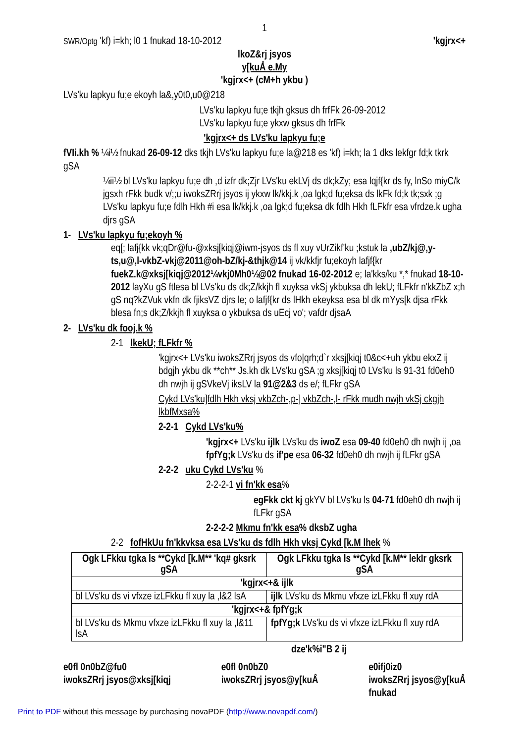1
SWR/Optg 'kf) i=kh; l0 1 fnukad 18-10-2012 'kgjrx<+
lkoZ&rj jsyos
y[kuÅ e.My
'kgjrx<+ (cM+h ykbu )
LVs'ku lapkyu fu;e ekoyh la&,y0t0,u0@218
LVs'ku lapkyu fu;e tkjh gksus dh frfFk 26-09-2012
LVs'ku lapkyu fu;e ykxw gksus dh frfFk
'kgjrx<+ ds LVs'ku lapkyu fu;e
fVIi.kh % ¼i½ fnukad 26-09-12 dks tkjh LVs'ku lapkyu fu;e la@218 es 'kf) i=kh; la 1 dks lekfgr fd;k tkrk gSA
¼ii½ bl LVs'ku lapkyu fu;e dh ,d izfr dk;Zjr LVs'ku ekLVj ds dk;kZy; esa lqjf{kr ds fy, lnSo miyC/k jgsxh rFkk budk v/;;u iwoksZRrj jsyos ij ykxw lk/kkj.k ,oa lgk;d fu;eksa ds lkFk fd;k tk;sxk ;g LVs'ku lapkyu fu;e fdlh Hkh #i esa lk/kkj.k ,oa lgk;d fu;eksa dk fdlh Hkh fLFkfr esa vfrdze.k ugha djrs gSA
1- LVs'ku lapkyu fu;ekoyh %
eq[; lafj{kk vk;qDr@fu-@xksj[kiqj@iwm-jsyos ds fl xuy vUrZikf'ku ;kstuk la ,ubZ/kj@,y-ts,u@,l-vkbZ-vkj@2011@oh-bZ/kj-&thjk@14 ij vk/kkfjr fu;ekoyh lafjf{kr fuekZ.k@xksj[kiqj@2012¼vkj0Mh0½@02 fnukad 16-02-2012 e; la'kks/ku *,* fnukad 18-10-2012 layXu gS ftlesa bl LVs'ku ds dk;Z/kkjh fl xuyksa vkSj ykbuksa dh lekU; fLFkfr n'kkZbZ x;h gS nq?kZVuk vkfn dk fjiksVZ djrs le; o lafjf{kr ds lHkh ekeyksa esa bl dk mYys[k djsa rFkk blesa fn;s dk;Z/kkjh fl xuyksa o ykbuksa ds uEcj vo'; vafdr djsaA
2- LVs'ku dk fooj.k %
2-1 lkekU; fLFkfr %
'kgjrx<+ LVs'ku iwoksZRrj jsyos ds vfo|qrh;d`r xksj[kiqj t0&c<+uh ykbu ekxZ ij bdgjh ykbu dk **ch** Js.kh dk LVs'ku gSA ;g xksj[kiqj t0 LVs'ku ls 91-31 fd0eh0 dh nwjh ij gSVkeVj iksLV la 91@2&3 ds e/; fLFkr gSA
Cykd LVs'ku]fdlh Hkh vksj vkbZch-,p-] vkbZch-,l- rFkk mudh nwjh vkSj ckgjh lkbfMxsa%
2-2-1 Cykd LVs'ku%
'kgjrx<+ LVs'ku ijlk LVs'ku ds iwoZ esa 09-40 fd0eh0 dh nwjh ij ,oa fpfYg;k LVs'ku ds if'pe esa 06-32 fd0eh0 dh nwjh ij fLFkr gSA
2-2-2 uku Cykd LVs'ku %
2-2-2-1 vi fn'kk esa%
egFkk ckt kj gkYV bl LVs'ku ls 04-71 fd0eh0 dh nwjh ij fLFkr gSA
2-2-2-2 Mkmu fn'kk esa% dksbZ ugha
2-2 fofHkUu fn'kkvksa esa LVs'ku ds fdlh Hkh vksj Cykd [k.M lhek %
| Ogk LFkku tgka ls **Cykd [k.M** 'kq# gksrk gSA | Ogk LFkku tgka ls **Cykd [k.M** lekIr gksrk gSA |
| --- | --- |
| 'kgjrx<+& ijlk | |
| bl LVs'ku ds vi vfxze izLFkku fl xuy la ,l&2 lsA | ijlk LVs'ku ds Mkmu vfxze izLFkku fl xuy rdA |
| 'kgjrx<+& fpfYg;k | |
| bl LVs'ku ds Mkmu vfxze izLFkku fl xuy la ,l&11 lsA | fpfYg;k LVs'ku ds vi vfxze izLFkku fl xuy rdA |
dze'k%i"B 2 ij
e0fl 0n0bZ@fu0
iwoksZRrj jsyos@xksj[kiqj
e0fl 0n0bZ0
iwoksZRrj jsyos@y[kuÅ
e0ifj0iz0
iwoksZRrj jsyos@y[kuÅ
fnukad
Print to PDF without this message by purchasing novaPDF (http://www.novapdf.com/)